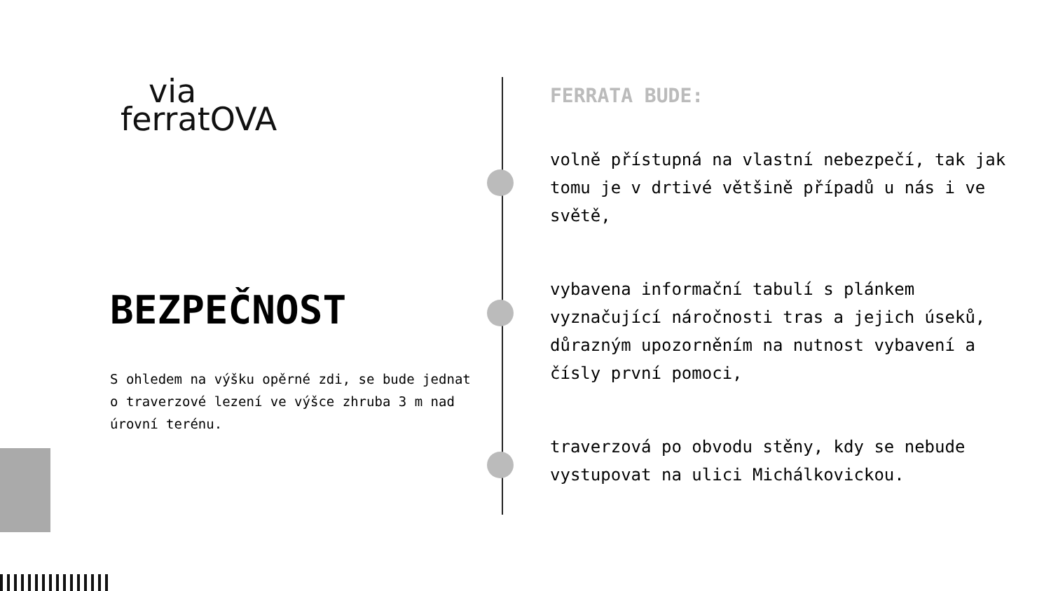via
ferratOVA
BEZPEČNOST
S ohledem na výšku opěrné zdi, se bude jednat o traverzové lezení ve výšce zhruba 3 m nad úrovní terénu.
FERRATA BUDE:
volně přístupná na vlastní nebezpečí, tak jak tomu je v drtivé většině případů u nás i ve světě,
vybavena informační tabulí s plánkem vyznačující náročnosti tras a jejich úseků, důrazným upozorněním na nutnost vybavení a čísly první pomoci,
traverzová po obvodu stěny, kdy se nebude vystupovat na ulici Michálkovickou.